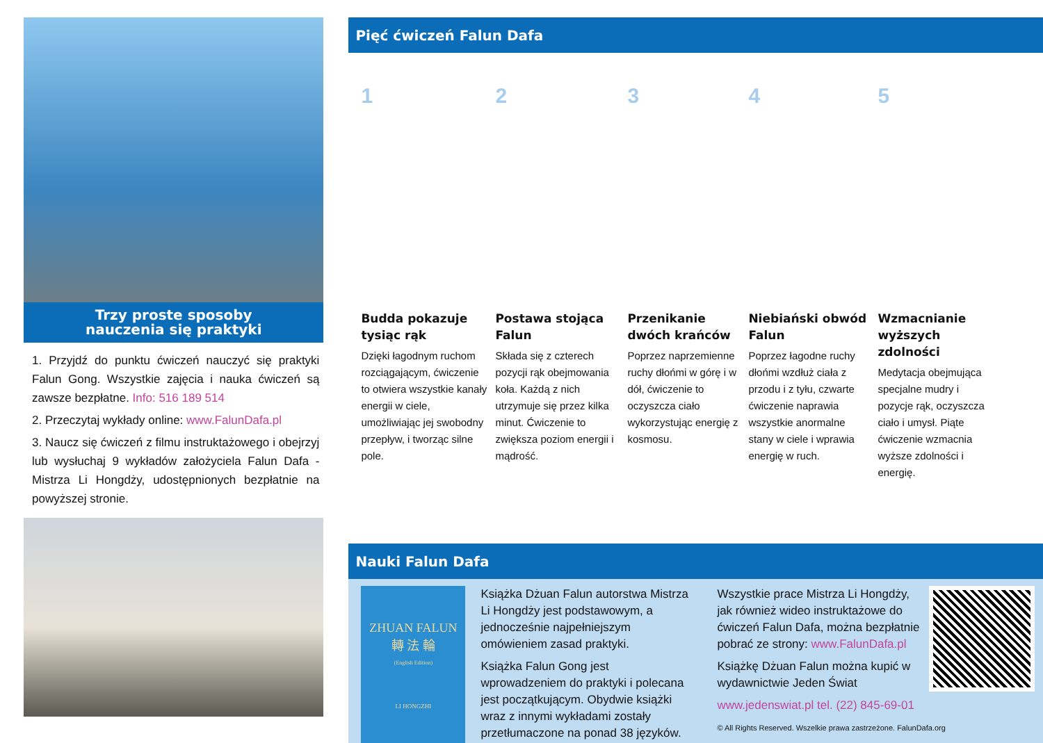Trzy proste sposoby
nauczenia się praktyki
1. Przyjdź do punktu ćwiczeń nauczyć się praktyki Falun Gong. Wszystkie zajęcia i nauka ćwiczeń są zawsze bezpłatne. Info: 516 189 514
2. Przeczytaj wykłady online: www.FalunDafa.pl
3. Naucz się ćwiczeń z filmu instruktażowego i obejrzyj lub wysłuchaj 9 wykładów założyciela Falun Dafa - Mistrza Li Hongdży, udostępnionych bezpłatnie na powyższej stronie.
Pięć ćwiczeń Falun Dafa
1
Budda pokazuje tysiąc rąk
Dzięki łagodnym ruchom rozciągającym, ćwiczenie to otwiera wszystkie kanały energii w ciele, umożliwiając jej swobodny przepływ, i tworząc silne pole.
2
Postawa stojąca Falun
Składa się z czterech pozycji rąk obejmowania koła. Każdą z nich utrzymuje się przez kilka minut. Ćwiczenie to zwiększa poziom energii i mądrość.
3
Przenikanie dwóch krańców
Poprzez naprzemienne ruchy dłońmi w górę i w dół, ćwiczenie to oczyszcza ciało wykorzystując energię z kosmosu.
4
Niebiański obwód Falun
Poprzez łagodne ruchy dłońmi wzdłuż ciała z przodu i z tyłu, czwarte ćwiczenie naprawia wszystkie anormalne stany w ciele i wprawia energię w ruch.
5
Wzmacnianie wyższych zdolności
Medytacja obejmująca specjalne mudry i pozycje rąk, oczyszcza ciało i umysł. Piąte ćwiczenie wzmacnia wyższe zdolności i energię.
Nauki Falun Dafa
ZHUAN FALUN
轉 法 輪
(English Edition)
LI HONGZHI
Książka Dżuan Falun autorstwa Mistrza Li Hongdży jest podstawowym, a jednocześnie najpełniejszym omówieniem zasad praktyki.
Książka Falun Gong jest wprowadzeniem do praktyki i polecana jest początkującym. Obydwie książki wraz z innymi wykładami zostały przetłumaczone na ponad 38 języków.
Wszystkie prace Mistrza Li Hongdży, jak również wideo instruktażowe do ćwiczeń Falun Dafa, można bezpłatnie pobrać ze strony: www.FalunDafa.pl
Książkę Dżuan Falun można kupić w wydawnictwie Jeden Świat
www.jedenswiat.pl tel. (22) 845-69-01
© All Rights Reserved. Wszelkie prawa zastrzeżone. FalunDafa.org